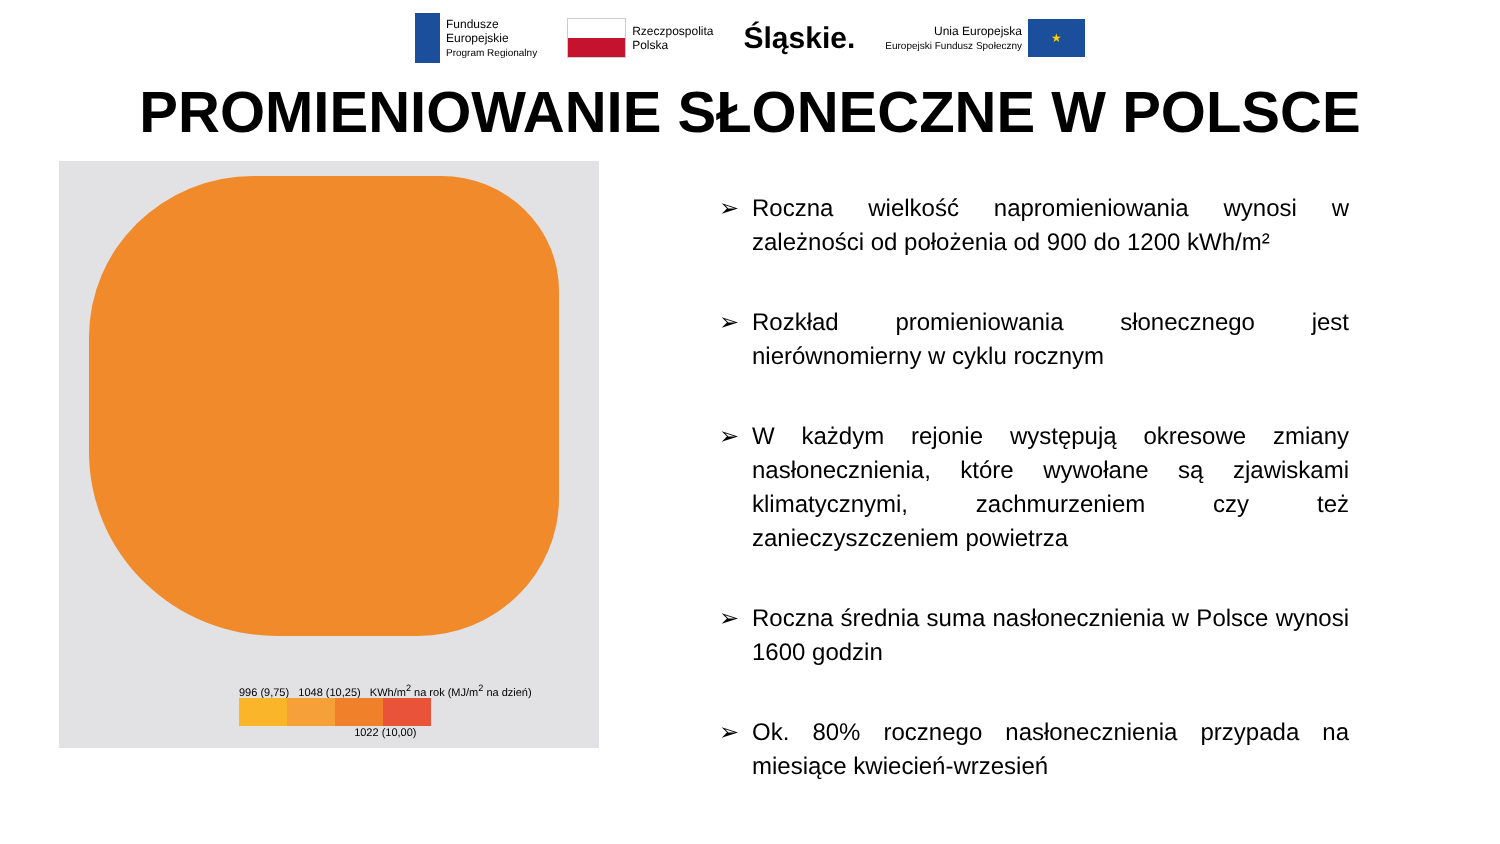Fundusze
Europejskie
Program Regionalny
Rzeczpospolita
Polska
Śląskie.
Unia Europejska
Europejski Fundusz Społeczny
★
PROMIENIOWANIE SŁONECZNE W POLSCE
996 (9,75) 1048 (10,25) KWh/m<sup>2</sup> na rok (MJ/m<sup>2</sup> na dzień)
1022 (10,00)
➢ Roczna wielkość napromieniowania wynosi w zależności od położenia od 900 do 1200 kWh/m²
➢ Rozkład promieniowania słonecznego jest nierównomierny w cyklu rocznym
➢ W każdym rejonie występują okresowe zmiany nasłonecznienia, które wywołane są zjawiskami klimatycznymi, zachmurzeniem czy też zanieczyszczeniem powietrza
➢ Roczna średnia suma nasłonecznienia w Polsce wynosi 1600 godzin
➢ Ok. 80% rocznego nasłonecznienia przypada na miesiące kwiecień-wrzesień